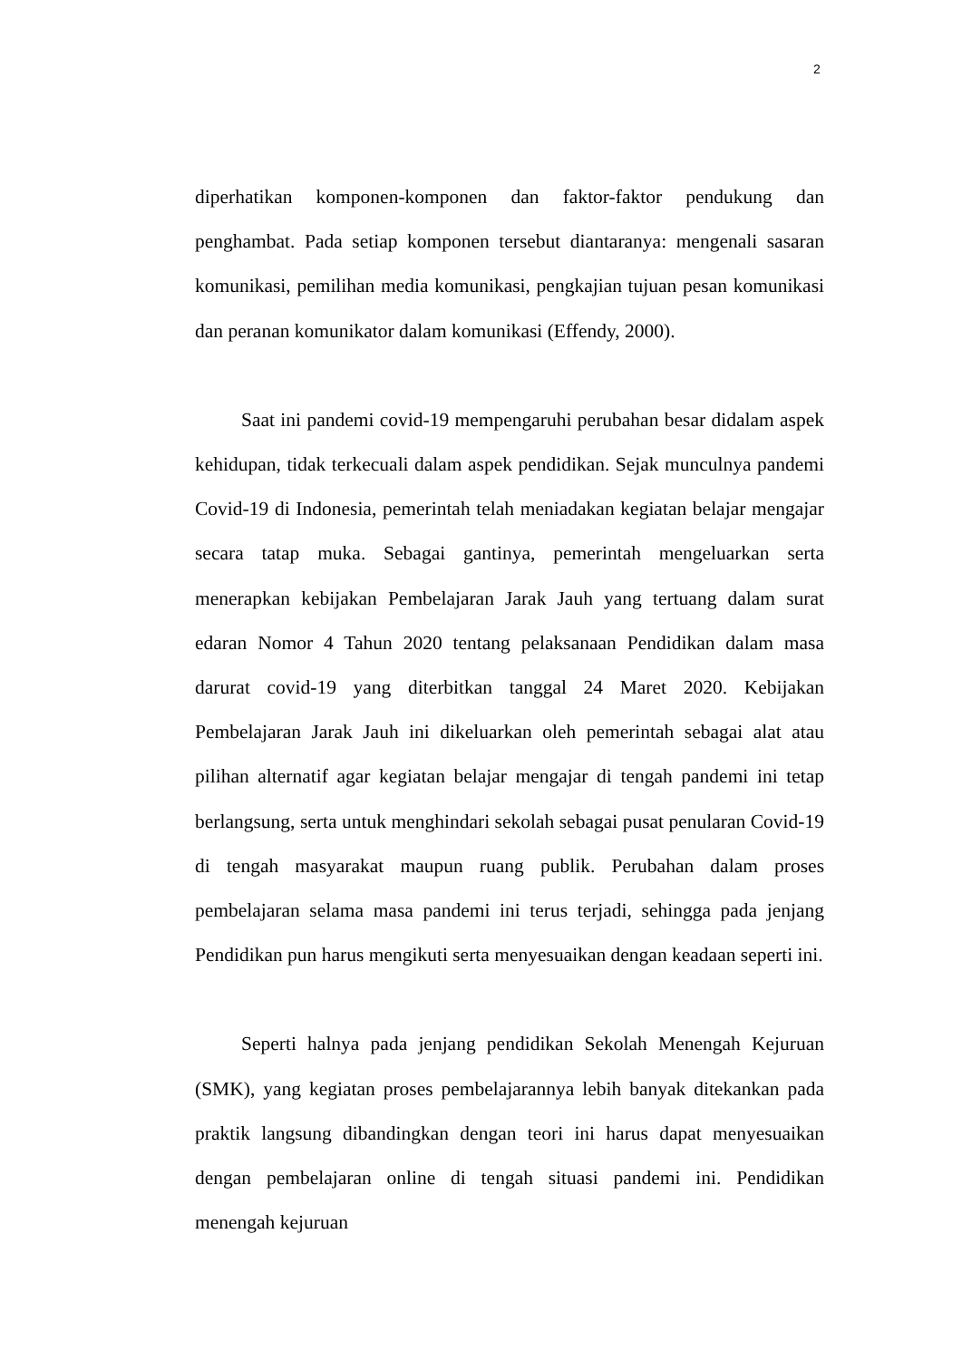2
diperhatikan komponen-komponen dan faktor-faktor pendukung dan penghambat. Pada setiap komponen tersebut diantaranya: mengenali sasaran komunikasi, pemilihan media komunikasi, pengkajian tujuan pesan komunikasi dan peranan komunikator dalam komunikasi (Effendy, 2000).
Saat ini pandemi covid-19 mempengaruhi perubahan besar didalam aspek kehidupan, tidak terkecuali dalam aspek pendidikan. Sejak munculnya pandemi Covid-19 di Indonesia, pemerintah telah meniadakan kegiatan belajar mengajar secara tatap muka. Sebagai gantinya, pemerintah mengeluarkan serta menerapkan kebijakan Pembelajaran Jarak Jauh yang tertuang dalam surat edaran Nomor 4 Tahun 2020 tentang pelaksanaan Pendidikan dalam masa darurat covid-19 yang diterbitkan tanggal 24 Maret 2020. Kebijakan Pembelajaran Jarak Jauh ini dikeluarkan oleh pemerintah sebagai alat atau pilihan alternatif agar kegiatan belajar mengajar di tengah pandemi ini tetap berlangsung, serta untuk menghindari sekolah sebagai pusat penularan Covid-19 di tengah masyarakat maupun ruang publik. Perubahan dalam proses pembelajaran selama masa pandemi ini terus terjadi, sehingga pada jenjang Pendidikan pun harus mengikuti serta menyesuaikan dengan keadaan seperti ini.
Seperti halnya pada jenjang pendidikan Sekolah Menengah Kejuruan (SMK), yang kegiatan proses pembelajarannya lebih banyak ditekankan pada praktik langsung dibandingkan dengan teori ini harus dapat menyesuaikan dengan pembelajaran online di tengah situasi pandemi ini. Pendidikan menengah kejuruan